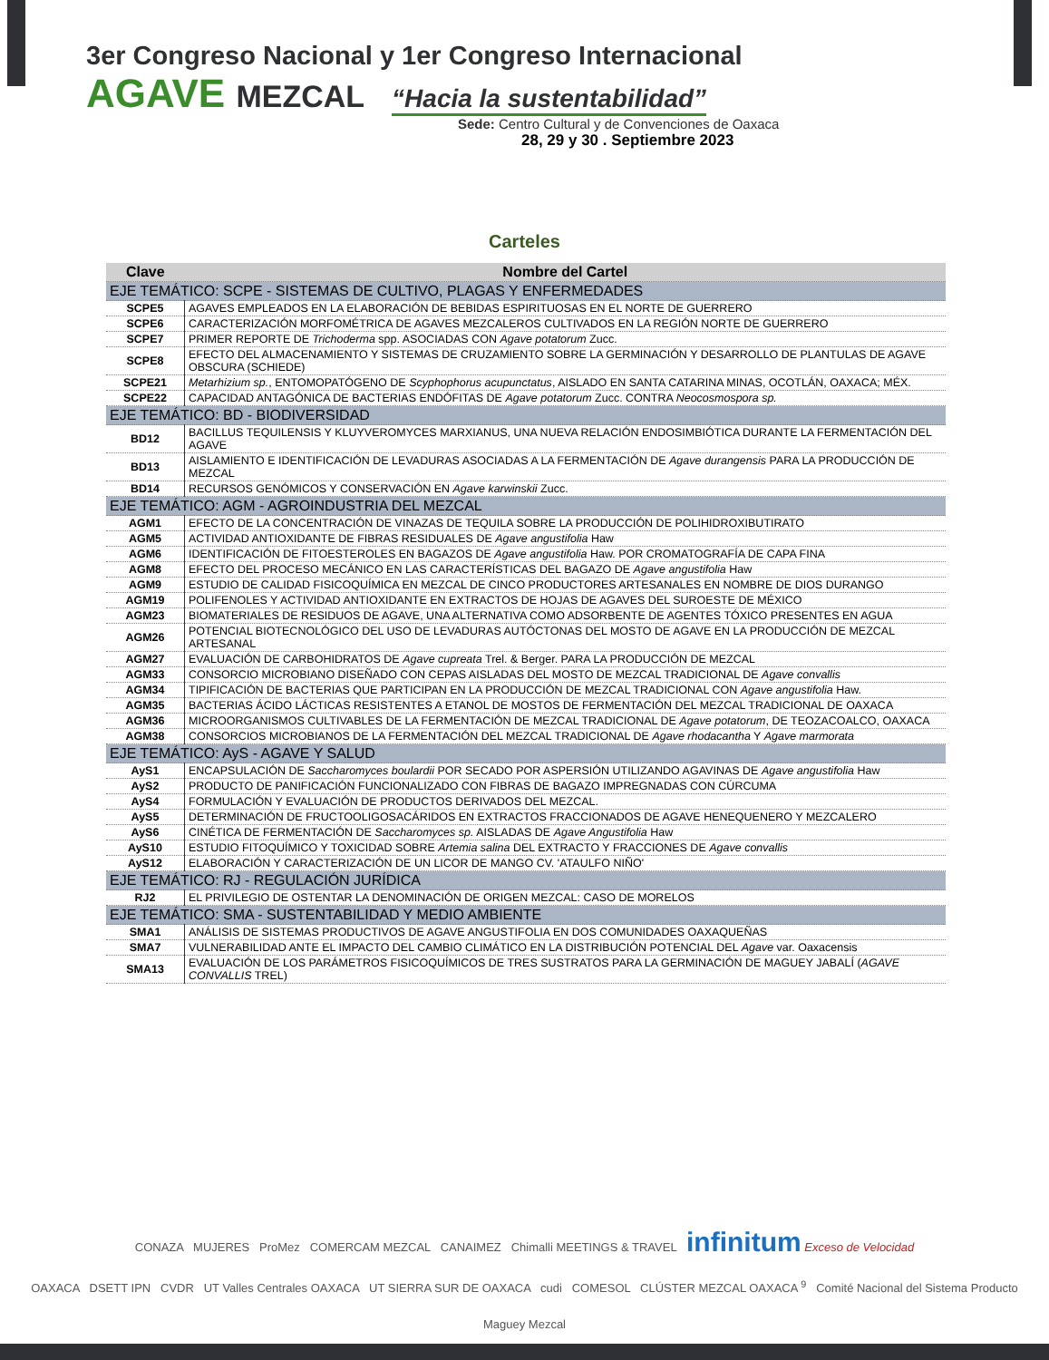3er Congreso Nacional y 1er Congreso Internacional
AGAVE MEZCAL
“Hacia la sustentabilidad”
Sede: Centro Cultural y de Convenciones de Oaxaca
28, 29 y 30 . Septiembre 2023
Carteles
| Clave | Nombre del Cartel |
| --- | --- |
| EJE TEMÁTICO: SCPE - SISTEMAS DE CULTIVO, PLAGAS Y ENFERMEDADES | |
| SCPE5 | AGAVES EMPLEADOS EN LA ELABORACIÓN DE BEBIDAS ESPIRITUOSAS EN EL NORTE DE GUERRERO |
| SCPE6 | CARACTERIZACIÓN MORFOMÉTRICA DE AGAVES MEZCALEROS CULTIVADOS EN LA REGIÓN NORTE DE GUERRERO |
| SCPE7 | PRIMER REPORTE DE Trichoderma spp. ASOCIADAS CON Agave potatorum Zucc. |
| SCPE8 | EFECTO DEL ALMACENAMIENTO Y SISTEMAS DE CRUZAMIENTO SOBRE LA GERMINACIÓN Y DESARROLLO DE PLANTULAS DE AGAVE OBSCURA (SCHIEDE) |
| SCPE21 | Metarhizium sp. , ENTOMOPATÓGENO DE Scyphophorus acupunctatus , AISLADO EN SANTA CATARINA MINAS, OCOTLÁN, OAXACA; MÉX. |
| SCPE22 | CAPACIDAD ANTAGÓNICA DE BACTERIAS ENDÓFITAS DE Agave potatorum Zucc. CONTRA Neocosmospora sp. |
| EJE TEMÁTICO: BD - BIODIVERSIDAD | |
| BD12 | BACILLUS TEQUILENSIS Y KLUYVEROMYCES MARXIANUS, UNA NUEVA RELACIÓN ENDOSIMBIÓTICA DURANTE LA FERMENTACIÓN DEL AGAVE |
| BD13 | AISLAMIENTO E IDENTIFICACIÓN DE LEVADURAS ASOCIADAS A LA FERMENTACIÓN DE Agave durangensis PARA LA PRODUCCIÓN DE MEZCAL |
| BD14 | RECURSOS GENÓMICOS Y CONSERVACIÓN EN Agave karwinskii Zucc. |
| EJE TEMÁTICO: AGM - AGROINDUSTRIA DEL MEZCAL | |
| AGM1 | EFECTO DE LA CONCENTRACIÓN DE VINAZAS DE TEQUILA SOBRE LA PRODUCCIÓN DE POLIHIDROXIBUTIRATO |
| AGM5 | ACTIVIDAD ANTIOXIDANTE DE FIBRAS RESIDUALES DE Agave angustifolia Haw |
| AGM6 | IDENTIFICACIÓN DE FITOESTEROLES EN BAGAZOS DE Agave angustifolia Haw. POR CROMATOGRAFÍA DE CAPA FINA |
| AGM8 | EFECTO DEL PROCESO MECÁNICO EN LAS CARACTERÍSTICAS DEL BAGAZO DE Agave angustifolia Haw |
| AGM9 | ESTUDIO DE CALIDAD FISICOQUÍMICA EN MEZCAL DE CINCO PRODUCTORES ARTESANALES EN NOMBRE DE DIOS DURANGO |
| AGM19 | POLIFENOLES Y ACTIVIDAD ANTIOXIDANTE EN EXTRACTOS DE HOJAS DE AGAVES DEL SUROESTE DE MÉXICO |
| AGM23 | BIOMATERIALES DE RESIDUOS DE AGAVE, UNA ALTERNATIVA COMO ADSORBENTE DE AGENTES TÓXICO PRESENTES EN AGUA |
| AGM26 | POTENCIAL BIOTECNOLÓGICO DEL USO DE LEVADURAS AUTÓCTONAS DEL MOSTO DE AGAVE EN LA PRODUCCIÓN DE MEZCAL ARTESANAL |
| AGM27 | EVALUACIÓN DE CARBOHIDRATOS DE Agave cupreata Trel. & Berger. PARA LA PRODUCCIÓN DE MEZCAL |
| AGM33 | CONSORCIO MICROBIANO DISEÑADO CON CEPAS AISLADAS DEL MOSTO DE MEZCAL TRADICIONAL DE Agave convallis |
| AGM34 | TIPIFICACIÓN DE BACTERIAS QUE PARTICIPAN EN LA PRODUCCIÓN DE MEZCAL TRADICIONAL CON Agave angustifolia Haw. |
| AGM35 | BACTERIAS ÁCIDO LÁCTICAS RESISTENTES A ETANOL DE MOSTOS DE FERMENTACIÓN DEL MEZCAL TRADICIONAL DE OAXACA |
| AGM36 | MICROORGANISMOS CULTIVABLES DE LA FERMENTACIÓN DE MEZCAL TRADICIONAL DE Agave potatorum , DE TEOZACOALCO, OAXACA |
| AGM38 | CONSORCIOS MICROBIANOS DE LA FERMENTACIÓN DEL MEZCAL TRADICIONAL DE Agave rhodacantha Y Agave marmorata |
| EJE TEMÁTICO: AyS - AGAVE Y SALUD | |
| AyS1 | ENCAPSULACIÓN DE Saccharomyces boulardii POR SECADO POR ASPERSIÓN UTILIZANDO AGAVINAS DE Agave angustifolia Haw |
| AyS2 | PRODUCTO DE PANIFICACIÓN FUNCIONALIZADO CON FIBRAS DE BAGAZO IMPREGNADAS CON CÚRCUMA |
| AyS4 | FORMULACIÓN Y EVALUACIÓN DE PRODUCTOS DERIVADOS DEL MEZCAL. |
| AyS5 | DETERMINACIÓN DE FRUCTOOLIGOSACÁRIDOS EN EXTRACTOS FRACCIONADOS DE AGAVE HENEQUENERO Y MEZCALERO |
| AyS6 | CINÉTICA DE FERMENTACIÓN DE Saccharomyces sp. AISLADAS DE Agave Angustifolia Haw |
| AyS10 | ESTUDIO FITOQUÍMICO Y TOXICIDAD SOBRE Artemia salina DEL EXTRACTO Y FRACCIONES DE Agave convallis |
| AyS12 | ELABORACIÓN Y CARACTERIZACIÓN DE UN LICOR DE MANGO CV. 'ATAULFO NIÑO' |
| EJE TEMÁTICO: RJ - REGULACIÓN JURÍDICA | |
| RJ2 | EL PRIVILEGIO DE OSTENTAR LA DENOMINACIÓN DE ORIGEN MEZCAL: CASO DE MORELOS |
| EJE TEMÁTICO: SMA - SUSTENTABILIDAD Y MEDIO AMBIENTE | |
| SMA1 | ANÁLISIS DE SISTEMAS PRODUCTIVOS DE AGAVE ANGUSTIFOLIA EN DOS COMUNIDADES OAXAQUEÑAS |
| SMA7 | VULNERABILIDAD ANTE EL IMPACTO DEL CAMBIO CLIMÁTICO EN LA DISTRIBUCIÓN POTENCIAL DEL Agave var. Oaxacensis |
| SMA13 | EVALUACIÓN DE LOS PARÁMETROS FISICOQUÍMICOS DE TRES SUSTRATOS PARA LA GERMINACIÓN DE MAGUEY JABALÍ ( AGAVE CONVALLIS TREL) |
CONAZA MUJERES ProMez COMERCAM MEZCAL CANAIMEZ Chimalli MEETINGS & TRAVEL infinitum Exceso de Velocidad
OAXACA DSETT IPN CVDR UT Valles Centrales OAXACA UT SIERRA SUR DE OAXACA cudi COMESOL CLÚSTER MEZCAL OAXACA <sup>9</sup> Comité Nacional del Sistema Producto Maguey Mezcal